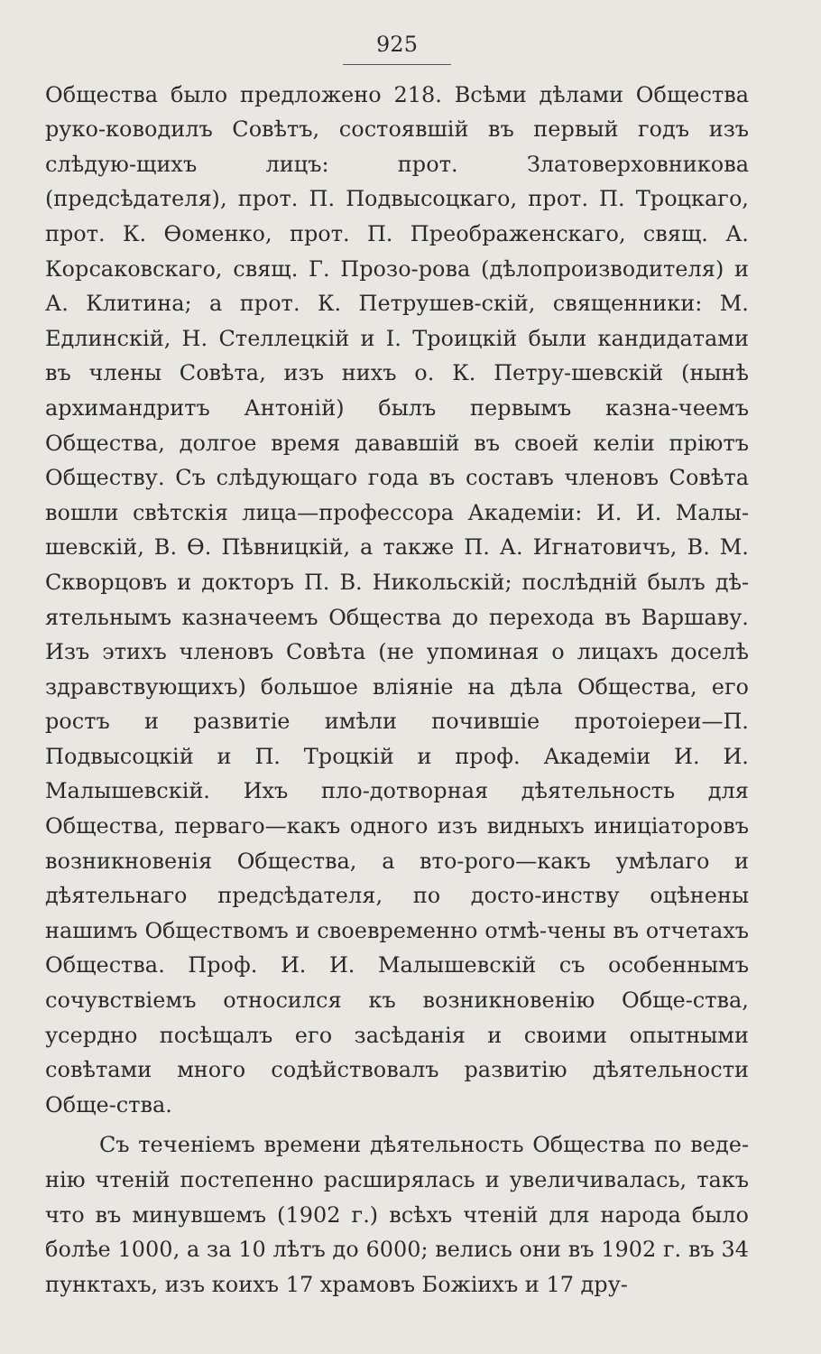925
Общества было предложено 218. Всѣми дѣлами Общества руко-ководилъ Совѣтъ, состоявшій въ первый годъ изъ слѣдую-щихъ лицъ: прот. Златоверховникова (предсѣдателя), прот. П. Подвысоцкаго, прот. П. Троцкаго, прот. К. Ѳоменко, прот. П. Преображенскаго, свящ. А. Корсаковскаго, свящ. Г. Прозо-рова (дѣлопроизводителя) и А. Клитина; а прот. К. Петрушев-скій, священники: М. Едлинскій, Н. Стеллецкій и І. Троицкій были кандидатами въ члены Совѣта, изъ нихъ о. К. Петру-шевскій (нынѣ архимандритъ Антоній) былъ первымъ казна-чеемъ Общества, долгое время дававшій въ своей келіи пріютъ Обществу. Съ слѣдующаго года въ составъ членовъ Совѣта вошли свѣтскія лица—профессора Академіи: И. И. Малы-шевскій, В. Ѳ. Пѣвницкій, а также П. А. Игнатовичъ, В. М. Скворцовъ и докторъ П. В. Никольскій; послѣдній былъ дѣ-ятельнымъ казначеемъ Общества до перехода въ Варшаву. Изъ этихъ членовъ Совѣта (не упоминая о лицахъ доселѣ здравствующихъ) большое вліяніе на дѣла Общества, его ростъ и развитіе имѣли почившіе протоіереи—П. Подвысоцкій и П. Троцкій и проф. Академіи И. И. Малышевскій. Ихъ пло-дотворная дѣятельность для Общества, перваго—какъ одного изъ видныхъ иниціаторовъ возникновенія Общества, а вто-рого—какъ умѣлаго и дѣятельнаго предсѣдателя, по досто-инству оцѣнены нашимъ Обществомъ и своевременно отмѣ-чены въ отчетахъ Общества. Проф. И. И. Малышевскій съ особеннымъ сочувствіемъ относился къ возникновенію Обще-ства, усердно посѣщалъ его засѣданія и своими опытными совѣтами много содѣйствовалъ развитію дѣятельности Обще-ства.
Съ теченіемъ времени дѣятельность Общества по веде-нію чтеній постепенно расширялась и увеличивалась, такъ что въ минувшемъ (1902 г.) всѣхъ чтеній для народа было болѣе 1000, а за 10 лѣтъ до 6000; велись они въ 1902 г. въ 34 пунктахъ, изъ коихъ 17 храмовъ Божіихъ и 17 дру-